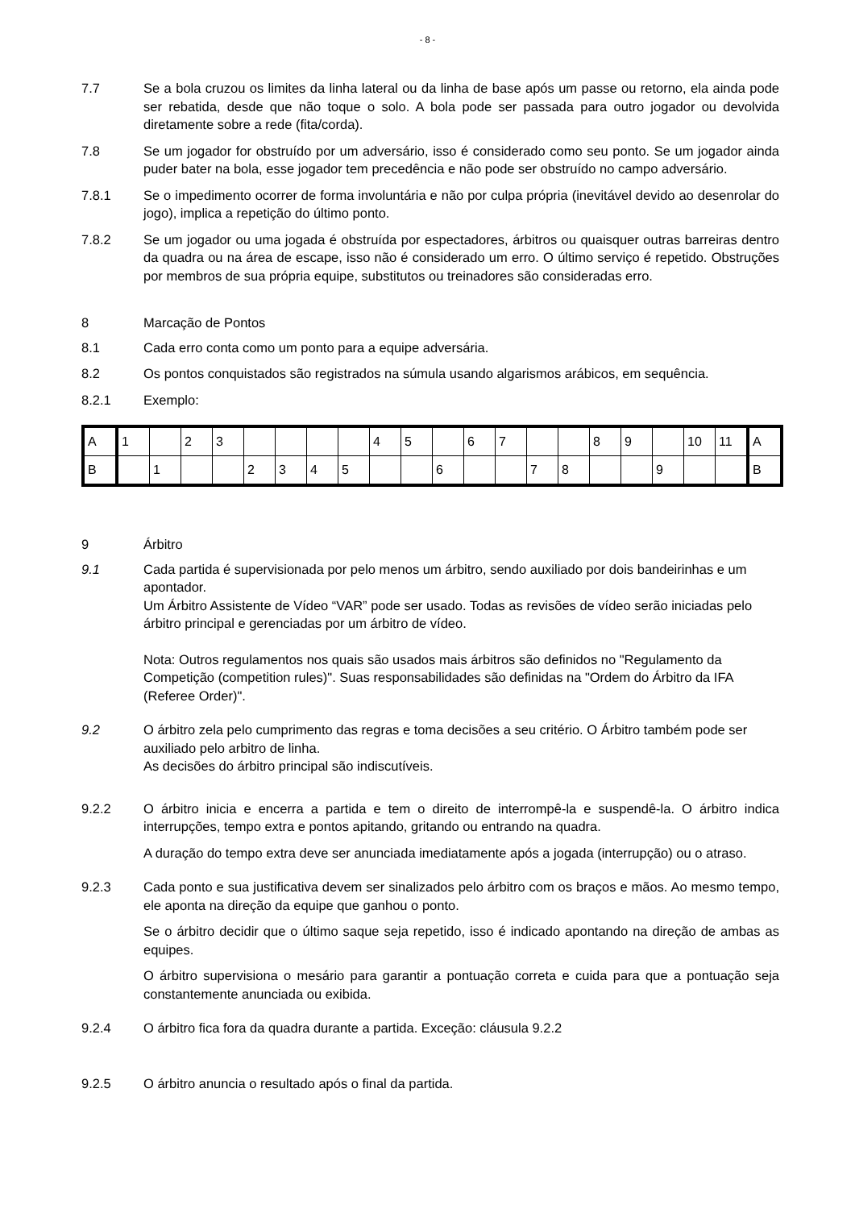- 8 -
7.7 Se a bola cruzou os limites da linha lateral ou da linha de base após um passe ou retorno, ela ainda pode ser rebatida, desde que não toque o solo. A bola pode ser passada para outro jogador ou devolvida diretamente sobre a rede (fita/corda).
7.8 Se um jogador for obstruído por um adversário, isso é considerado como seu ponto. Se um jogador ainda puder bater na bola, esse jogador tem precedência e não pode ser obstruído no campo adversário.
7.8.1 Se o impedimento ocorrer de forma involuntária e não por culpa própria (inevitável devido ao desenrolar do jogo), implica a repetição do último ponto.
7.8.2 Se um jogador ou uma jogada é obstruída por espectadores, árbitros ou quaisquer outras barreiras dentro da quadra ou na área de escape, isso não é considerado um erro. O último serviço é repetido. Obstruções por membros de sua própria equipe, substitutos ou treinadores são consideradas erro.
8 Marcação de Pontos
8.1 Cada erro conta como um ponto para a equipe adversária.
8.2 Os pontos conquistados são registrados na súmula usando algarismos arábicos, em sequência.
8.2.1 Exemplo:
| A | 1 | | 2 | 3 | | | | | 4 | 5 | | 6 | 7 | | | 8 | 9 | | 10 | 11 | A |
| B | | 1 | | | 2 | 3 | 4 | 5 | | | 6 | | | 7 | 8 | | | 9 | | | B |
9 Árbitro
9.1 Cada partida é supervisionada por pelo menos um árbitro, sendo auxiliado por dois bandeirinhas e um apontador.
Um Árbitro Assistente de Vídeo “VAR” pode ser usado. Todas as revisões de vídeo serão iniciadas pelo árbitro principal e gerenciadas por um árbitro de vídeo.
Nota: Outros regulamentos nos quais são usados mais árbitros são definidos no "Regulamento da Competição (competition rules)". Suas responsabilidades são definidas na "Ordem do Árbitro da IFA (Referee Order)".
9.2 O árbitro zela pelo cumprimento das regras e toma decisões a seu critério. O Árbitro também pode ser auxiliado pelo arbitro de linha.
As decisões do árbitro principal são indiscutíveis.
9.2.2 O árbitro inicia e encerra a partida e tem o direito de interrompê-la e suspendê-la. O árbitro indica interrupções, tempo extra e pontos apitando, gritando ou entrando na quadra.
A duração do tempo extra deve ser anunciada imediatamente após a jogada (interrupção) ou o atraso.
9.2.3 Cada ponto e sua justificativa devem ser sinalizados pelo árbitro com os braços e mãos. Ao mesmo tempo, ele aponta na direção da equipe que ganhou o ponto.
Se o árbitro decidir que o último saque seja repetido, isso é indicado apontando na direção de ambas as equipes.
O árbitro supervisiona o mesário para garantir a pontuação correta e cuida para que a pontuação seja constantemente anunciada ou exibida.
9.2.4 O árbitro fica fora da quadra durante a partida. Exceção: cláusula 9.2.2
9.2.5 O árbitro anuncia o resultado após o final da partida.